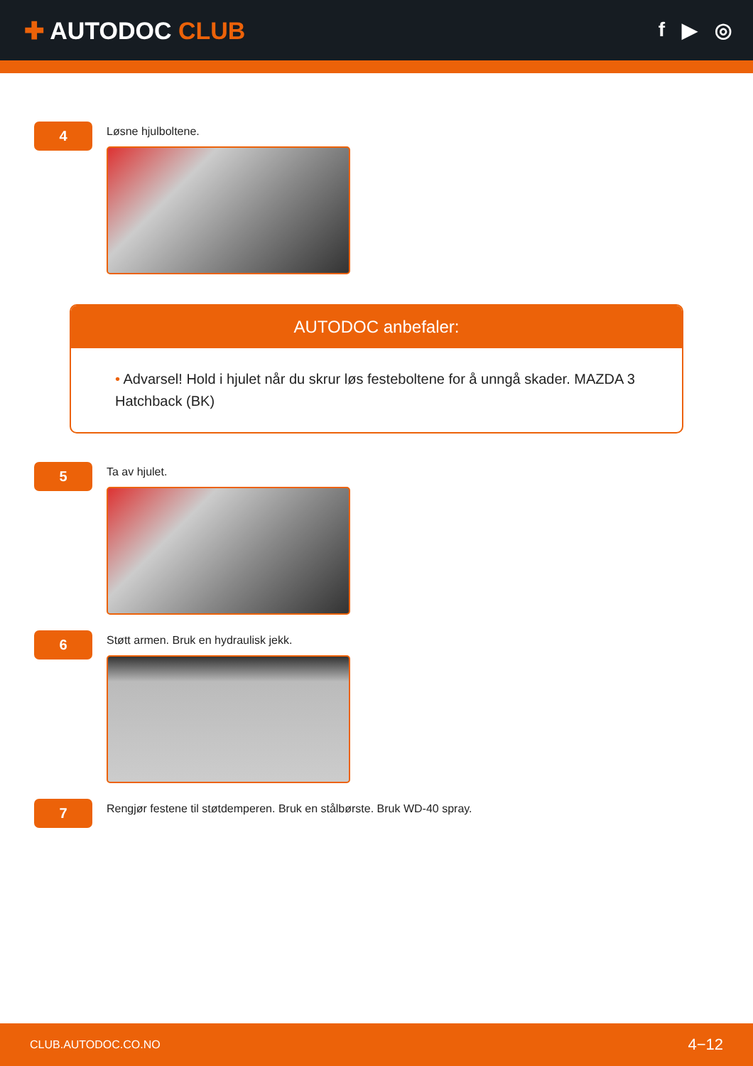✚ AUTODOC CLUB
f ▶ ◎
4
Løsne hjulboltene.
AUTODOC anbefaler:
• Advarsel! Hold i hjulet når du skrur løs festeboltene for å unngå skader. MAZDA 3 Hatchback (BK)
5
Ta av hjulet.
6
Støtt armen. Bruk en hydraulisk jekk.
7
Rengjør festene til støtdemperen. Bruk en stålbørste. Bruk WD-40 spray.
CLUB.AUTODOC.CO.NO 4−12